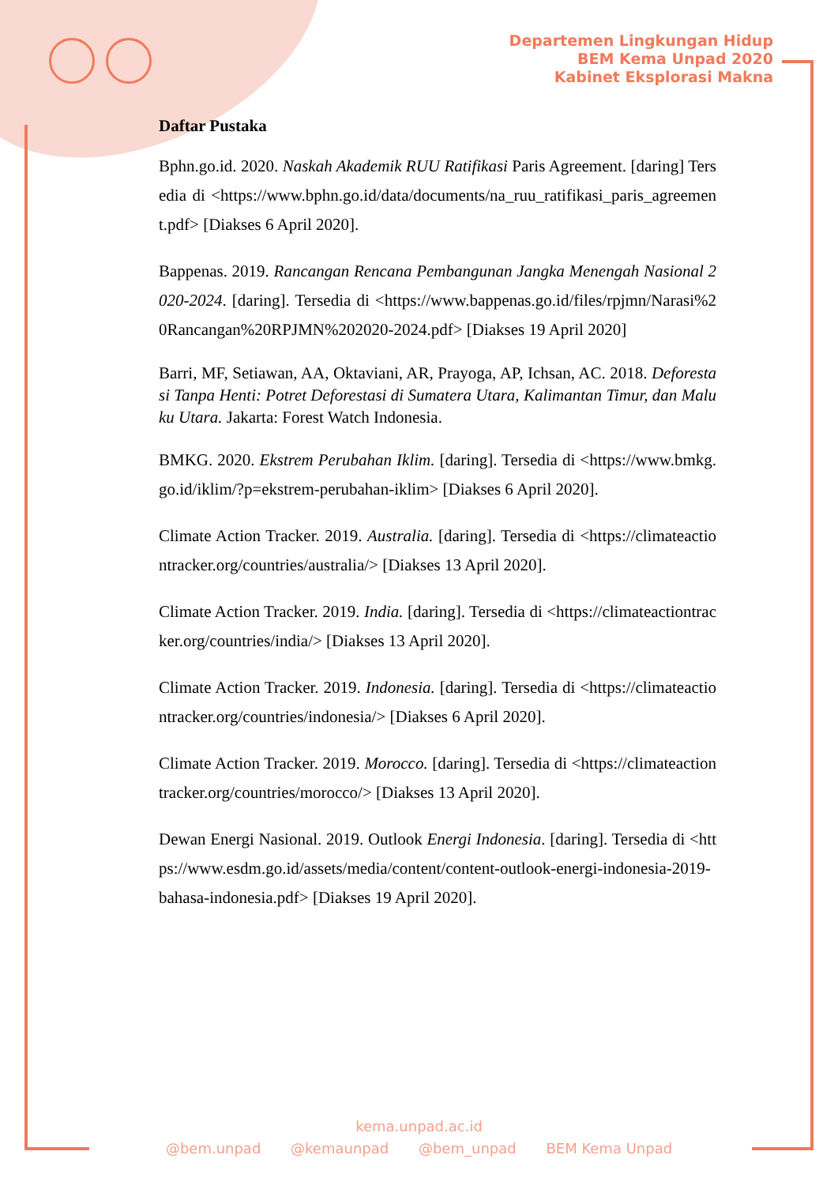Departemen Lingkungan Hidup
BEM Kema Unpad 2020
Kabinet Eksplorasi Makna
Daftar Pustaka
Bphn.go.id. 2020. Naskah Akademik RUU Ratifikasi Paris Agreement. [daring] Tersedia di <https://www.bphn.go.id/data/documents/na_ruu_ratifikasi_paris_agreement.pdf> [Diakses 6 April 2020].
Bappenas. 2019. Rancangan Rencana Pembangunan Jangka Menengah Nasional 2020-2024. [daring]. Tersedia di <https://www.bappenas.go.id/files/rpjmn/Narasi%20Rancangan%20RPJMN%202020-2024.pdf> [Diakses 19 April 2020]
Barri, MF, Setiawan, AA, Oktaviani, AR, Prayoga, AP, Ichsan, AC. 2018. Deforestasi Tanpa Henti: Potret Deforestasi di Sumatera Utara, Kalimantan Timur, dan Maluku Utara. Jakarta: Forest Watch Indonesia.
BMKG. 2020. Ekstrem Perubahan Iklim. [daring]. Tersedia di <https://www.bmkg.go.id/iklim/?p=ekstrem-perubahan-iklim> [Diakses 6 April 2020].
Climate Action Tracker. 2019. Australia. [daring]. Tersedia di <https://climateactiontracker.org/countries/australia/> [Diakses 13 April 2020].
Climate Action Tracker. 2019. India. [daring]. Tersedia di <https://climateactiontracker.org/countries/india/> [Diakses 13 April 2020].
Climate Action Tracker. 2019. Indonesia. [daring]. Tersedia di <https://climateactiontracker.org/countries/indonesia/> [Diakses 6 April 2020].
Climate Action Tracker. 2019. Morocco. [daring]. Tersedia di <https://climateactiontracker.org/countries/morocco/> [Diakses 13 April 2020].
Dewan Energi Nasional. 2019. Outlook Energi Indonesia. [daring]. Tersedia di <https://www.esdm.go.id/assets/media/content/content-outlook-energi-indonesia-2019-bahasa-indonesia.pdf> [Diakses 19 April 2020].
kema.unpad.ac.id
@bem.unpad @kemaunpad @bem_unpad BEM Kema Unpad